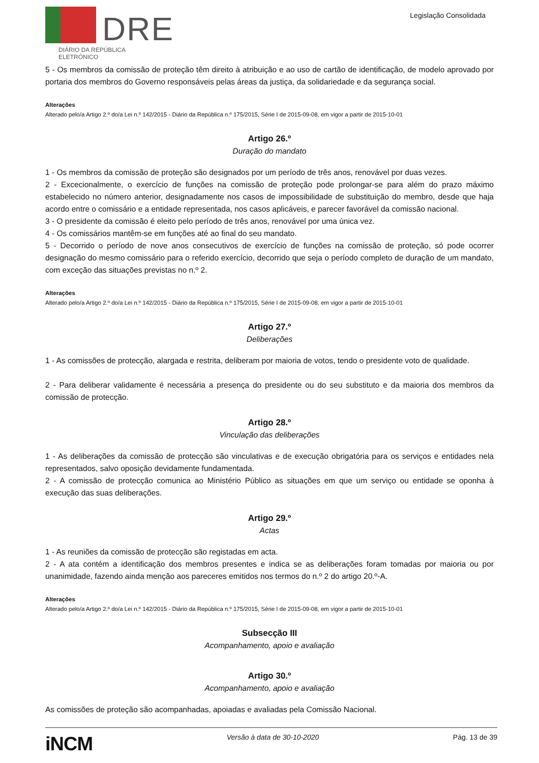DRE
DIÁRIO DA REPÚBLICA ELETRÓNICO
Legislação Consolidada
5 - Os membros da comissão de proteção têm direito à atribuição e ao uso de cartão de identificação, de modelo aprovado por portaria dos membros do Governo responsáveis pelas áreas da justiça, da solidariedade e da segurança social.
Alterações
Alterado pelo/a Artigo 2.º do/a Lei n.º 142/2015 - Diário da República n.º 175/2015, Série I de 2015-09-08, em vigor a partir de 2015-10-01
Artigo 26.º
Duração do mandato
1 - Os membros da comissão de proteção são designados por um período de três anos, renovável por duas vezes.
2 - Excecionalmente, o exercício de funções na comissão de proteção pode prolongar-se para além do prazo máximo estabelecido no número anterior, designadamente nos casos de impossibilidade de substituição do membro, desde que haja acordo entre o comissário e a entidade representada, nos casos aplicáveis, e parecer favorável da comissão nacional.
3 - O presidente da comissão é eleito pelo período de três anos, renovável por uma única vez.
4 - Os comissários mantêm-se em funções até ao final do seu mandato.
5 - Decorrido o período de nove anos consecutivos de exercício de funções na comissão de proteção, só pode ocorrer designação do mesmo comissário para o referido exercício, decorrido que seja o período completo de duração de um mandato, com exceção das situações previstas no n.º 2.
Alterações
Alterado pelo/a Artigo 2.º do/a Lei n.º 142/2015 - Diário da República n.º 175/2015, Série I de 2015-09-08, em vigor a partir de 2015-10-01
Artigo 27.º
Deliberações
1 - As comissões de protecção, alargada e restrita, deliberam por maioria de votos, tendo o presidente voto de qualidade.
2 - Para deliberar validamente é necessária a presença do presidente ou do seu substituto e da maioria dos membros da comissão de protecção.
Artigo 28.º
Vinculação das deliberações
1 - As deliberações da comissão de protecção são vinculativas e de execução obrigatória para os serviços e entidades nela representados, salvo oposição devidamente fundamentada.
2 - A comissão de protecção comunica ao Ministério Público as situações em que um serviço ou entidade se oponha à execução das suas deliberações.
Artigo 29.º
Actas
1 - As reuniões da comissão de protecção são registadas em acta.
2 - A ata contém a identificação dos membros presentes e indica se as deliberações foram tomadas por maioria ou por unanimidade, fazendo ainda menção aos pareceres emitidos nos termos do n.º 2 do artigo 20.º-A.
Alterações
Alterado pelo/a Artigo 2.º do/a Lei n.º 142/2015 - Diário da República n.º 175/2015, Série I de 2015-09-08, em vigor a partir de 2015-10-01
Subsecção III
Acompanhamento, apoio e avaliação
Artigo 30.º
Acompanhamento, apoio e avaliação
As comissões de proteção são acompanhadas, apoiadas e avaliadas pela Comissão Nacional.
iNCM Versão à data de 30-10-2020 Pág. 13 de 39